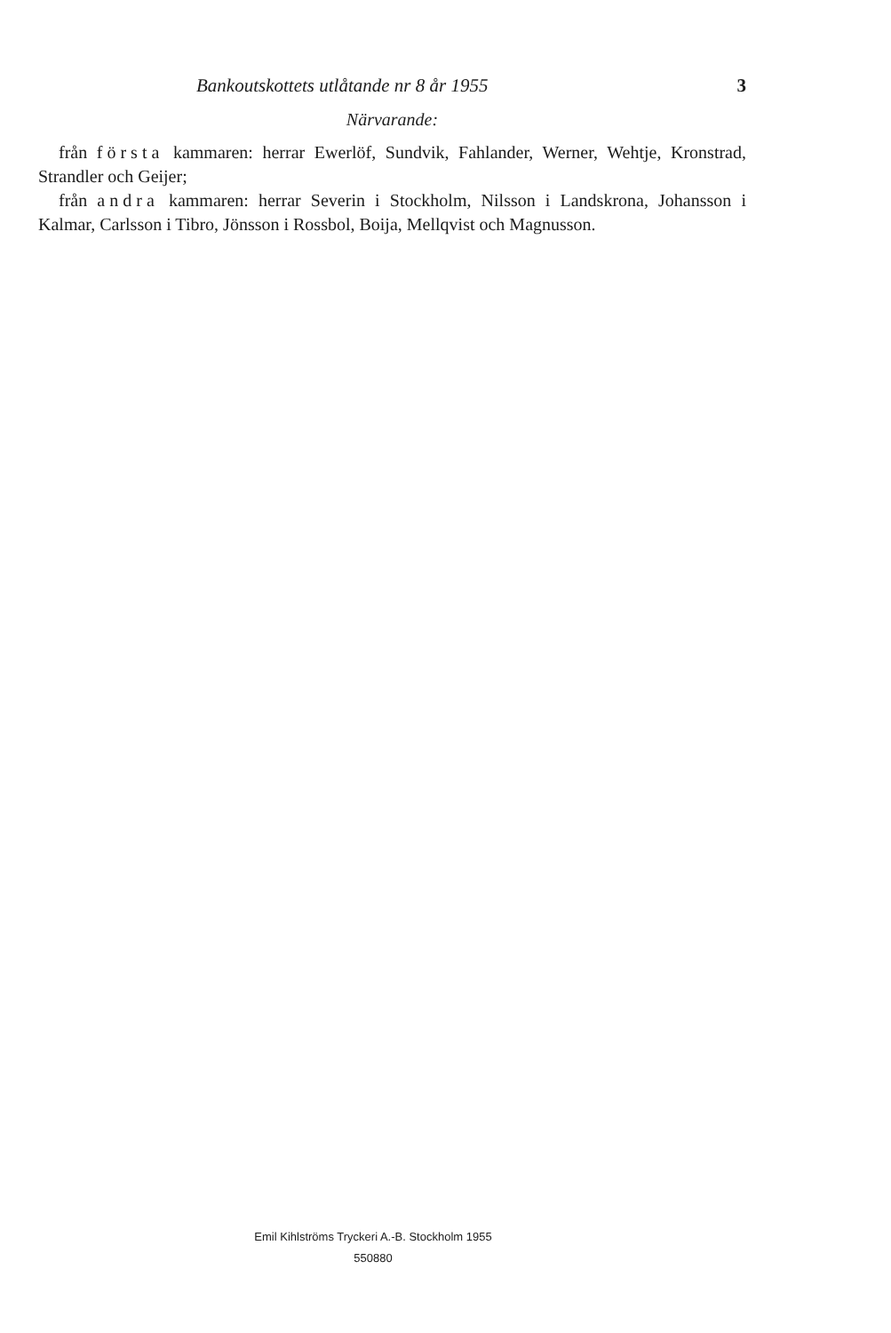Bankoutskottets utlåtande nr 8 år 1955 3
Närvarande:
från första kammaren: herrar Ewerlöf, Sundvik, Fahlander, Werner, Wehtje, Kronstrad, Strandler och Geijer;
från andra kammaren: herrar Severin i Stockholm, Nilsson i Landskrona, Johansson i Kalmar, Carlsson i Tibro, Jönsson i Rossbol, Boija, Mellqvist och Magnusson.
Emil Kihlströms Tryckeri A.-B. Stockholm 1955
550880